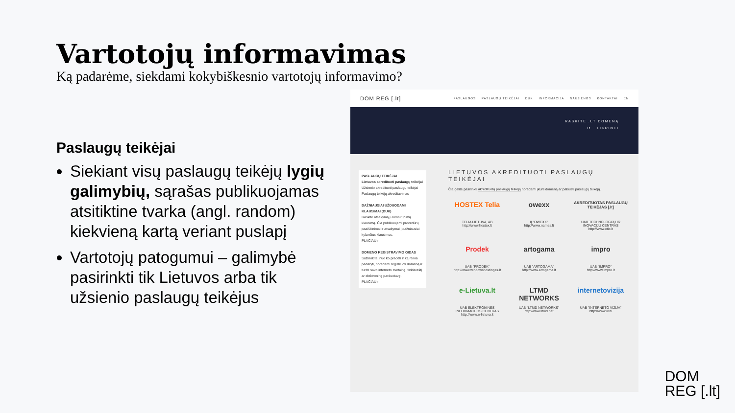Vartotojų informavimas
Ką padarėme, siekdami kokybiškesnio vartotojų informavimo?
Paslaugų teikėjai
Siekiant visų paslaugų teikėjų lygių galimybių, sąrašas publikuojamas atsitiktine tvarka (angl. random) kiekvieną kartą veriant puslapį
Vartotojų patogumui – galimybė pasirinkti tik Lietuvos arba tik užsienio paslaugų teikėjus
DOM REG [.lt] PASLAUGOS PASLAUGŲ TEIKĖJAI DUK INFORMACIJA NAUJIENOS KONTAKTAI EN
RASKITE .LT DOMENĄ
.lt TIKRINTI
PASLAUGŲ TEIKĖJAI
Lietuvos akredituoti paslaugų teikėjai
Užsienio akredituoti paslaugų teikėjai
Paslaugų teikėjų akreditavimas
DAŽNIAUSIAI UŽDUODAMI KLAUSIMAI (DUK)
Raskite atsakymą į Jums rūpimą klausimą. Čia publikuojami procedūrų paaiškinimai ir atsakymai į dažniausiai kylančius klausimus.
PLAČIAU ›
DOMENO REGISTRAVIMO GIDAS
Sužinokite, nuo ko pradėti ir ką reikia padaryti, norėdami registruoti domeną ir turėti savo interneto svetainę, tinklaraštį ar elektroninę parduotuvę.
PLAČIAU ›
LIETUVOS AKREDITUOTI PASLAUGŲ TEIKĖJAI
Čia galite pasirinkti akredituotą paslaugų teikėją norėdami įkurti domeną ar pakeisti paslaugų teikėją.
HOSTEX Telia
TELIA LIETUVA, AB
http://www.hostex.lt
owexx
IĮ "OWEXX"
http://www.names.lt
AKREDITUOTAS PASLAUGŲ TEIKĖJAS [.lt]
UAB TECHNOLOGIJŲ IR INOVACIJŲ CENTRAS
http://www.etic.lt
Prodek
UAB "PRODEK"
http://www.windowshostingas.lt
artogama
UAB "ARTOGAMA"
http://www.artogama.lt
impro
UAB "IMPRO"
http://www.impro.lt
e-Lietuva.lt
UAB ELEKTRONINĖS INFORMACIJOS CENTRAS
http://www.e-lietuva.lt
LTMD NETWORKS
UAB "LTMD NETWORKS"
http://www.ltmd.net
internetovizija
UAB "INTERNETO VIZIJA"
http://www.iv.lt/
DOM
REG [.lt]